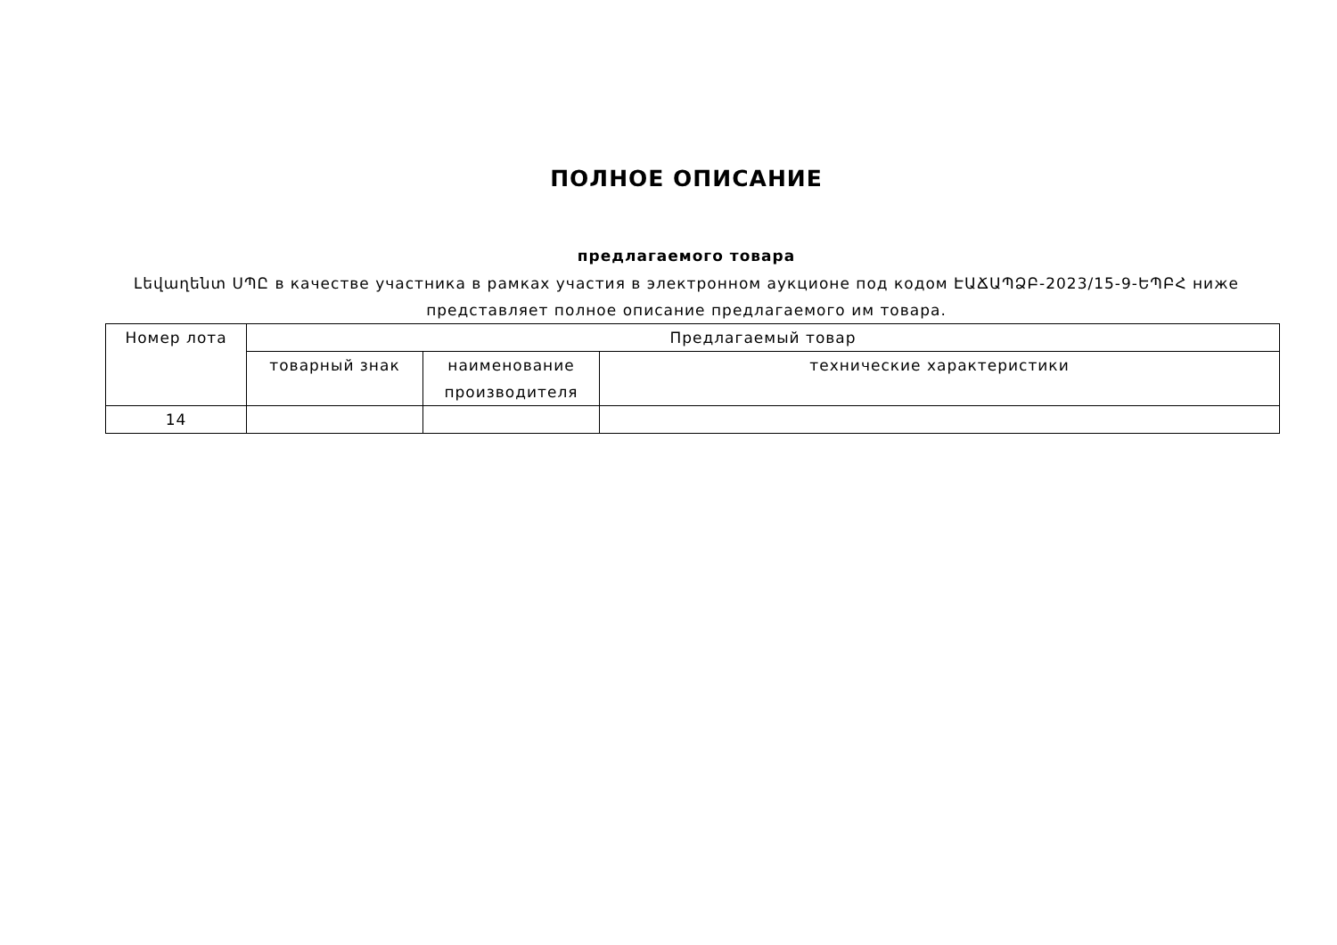ПОЛНОЕ ОПИСАНИЕ
предлагаемого товара
Լեվաղենտ ՍՊԸ в качестве участника в рамках участия в электронном аукционе под кодом ԷԱՃԱՊՁԲ-2023/15-9-ԵՊԲՀ ниже представляет полное описание предлагаемого им товара.
| Номер лота | Предлагаемый товар | | |
| --- | --- | --- | --- |
| | товарный знак | наименование производителя | технические характеристики |
| 14 | | | |